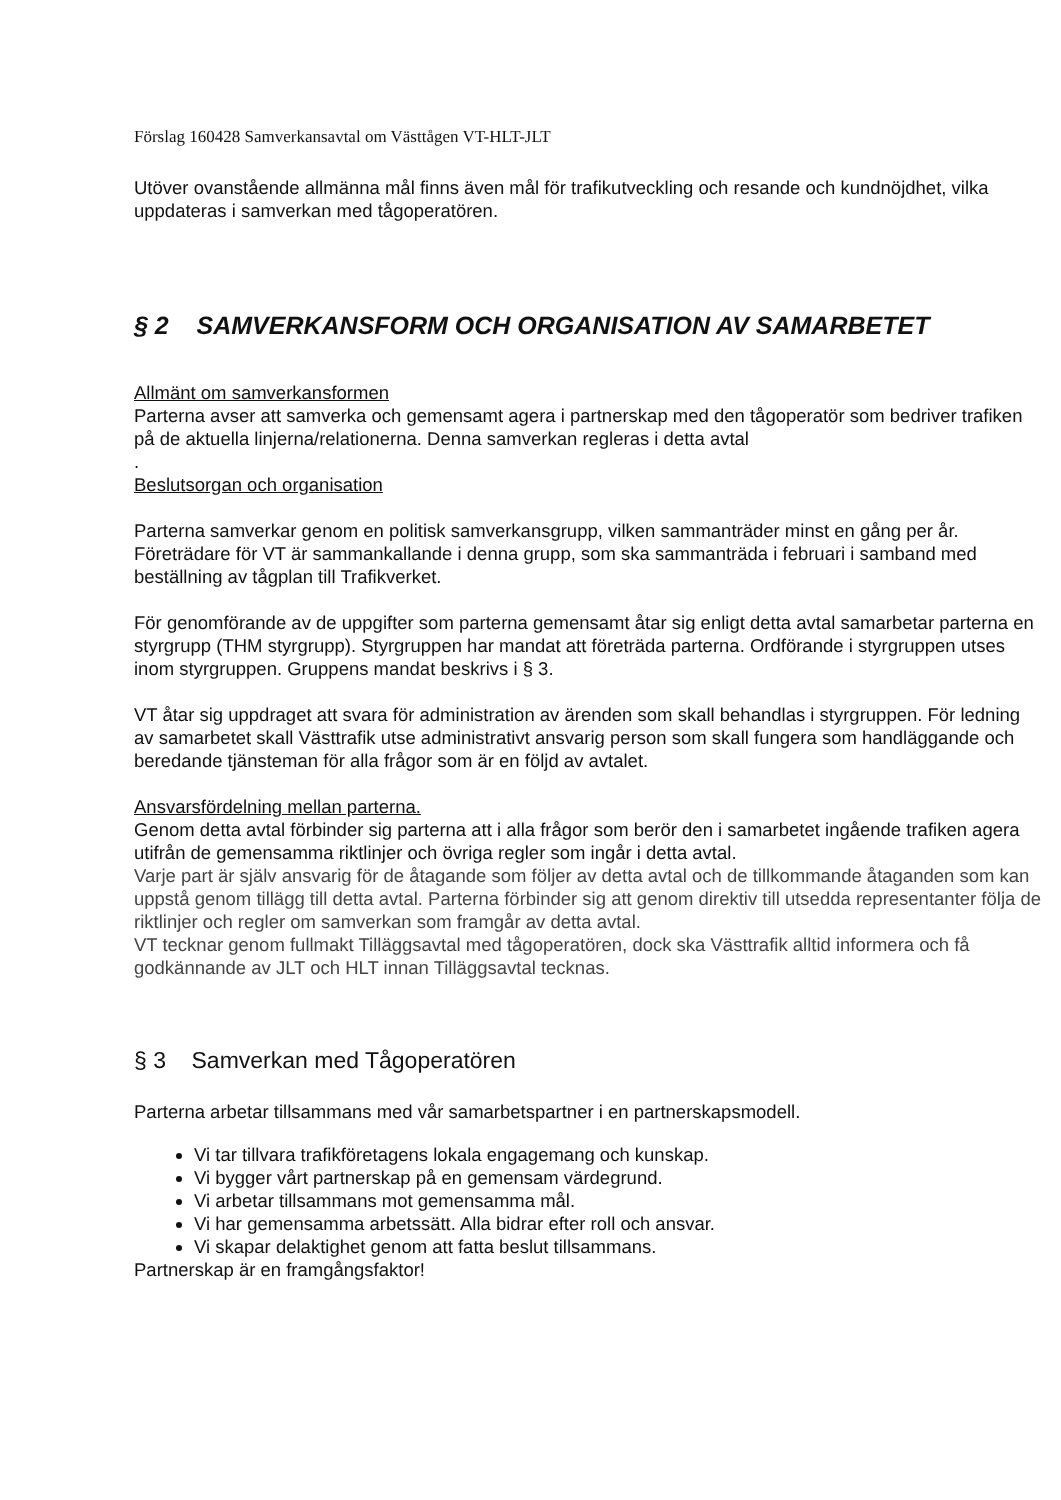Förslag 160428 Samverkansavtal om Västtågen VT-HLT-JLT
Utöver ovanstående allmänna mål finns även mål för trafikutveckling och resande och kundnöjdhet, vilka uppdateras i samverkan med tågoperatören.
§ 2 SAMVERKANSFORM OCH ORGANISATION AV SAMARBETET
Allmänt om samverkansformen
Parterna avser att samverka och gemensamt agera i partnerskap med den tågoperatör som bedriver trafiken på de aktuella linjerna/relationerna. Denna samverkan regleras i detta avtal
.
Beslutsorgan och organisation
Parterna samverkar genom en politisk samverkansgrupp, vilken sammanträder minst en gång per år. Företrädare för VT är sammankallande i denna grupp, som ska sammanträda i februari i samband med beställning av tågplan till Trafikverket.
För genomförande av de uppgifter som parterna gemensamt åtar sig enligt detta avtal samarbetar parterna en styrgrupp (THM styrgrupp). Styrgruppen har mandat att företräda parterna. Ordförande i styrgruppen utses inom styrgruppen. Gruppens mandat beskrivs i § 3.
VT åtar sig uppdraget att svara för administration av ärenden som skall behandlas i styrgruppen. För ledning av samarbetet skall Västtrafik utse administrativt ansvarig person som skall fungera som handläggande och beredande tjänsteman för alla frågor som är en följd av avtalet.
Ansvarsfördelning mellan parterna.
Genom detta avtal förbinder sig parterna att i alla frågor som berör den i samarbetet ingående trafiken agera utifrån de gemensamma riktlinjer och övriga regler som ingår i detta avtal.
Varje part är själv ansvarig för de åtagande som följer av detta avtal och de tillkommande åtaganden som kan uppstå genom tillägg till detta avtal. Parterna förbinder sig att genom direktiv till utsedda representanter följa de riktlinjer och regler om samverkan som framgår av detta avtal.
VT tecknar genom fullmakt Tilläggsavtal med tågoperatören, dock ska Västtrafik alltid informera och få godkännande av JLT och HLT innan Tilläggsavtal tecknas.
§ 3 Samverkan med Tågoperatören
Parterna arbetar tillsammans med vår samarbetspartner i en partnerskapsmodell.
Vi tar tillvara trafikföretagens lokala engagemang och kunskap.
Vi bygger vårt partnerskap på en gemensam värdegrund.
Vi arbetar tillsammans mot gemensamma mål.
Vi har gemensamma arbetssätt. Alla bidrar efter roll och ansvar.
Vi skapar delaktighet genom att fatta beslut tillsammans.
Partnerskap är en framgångsfaktor!